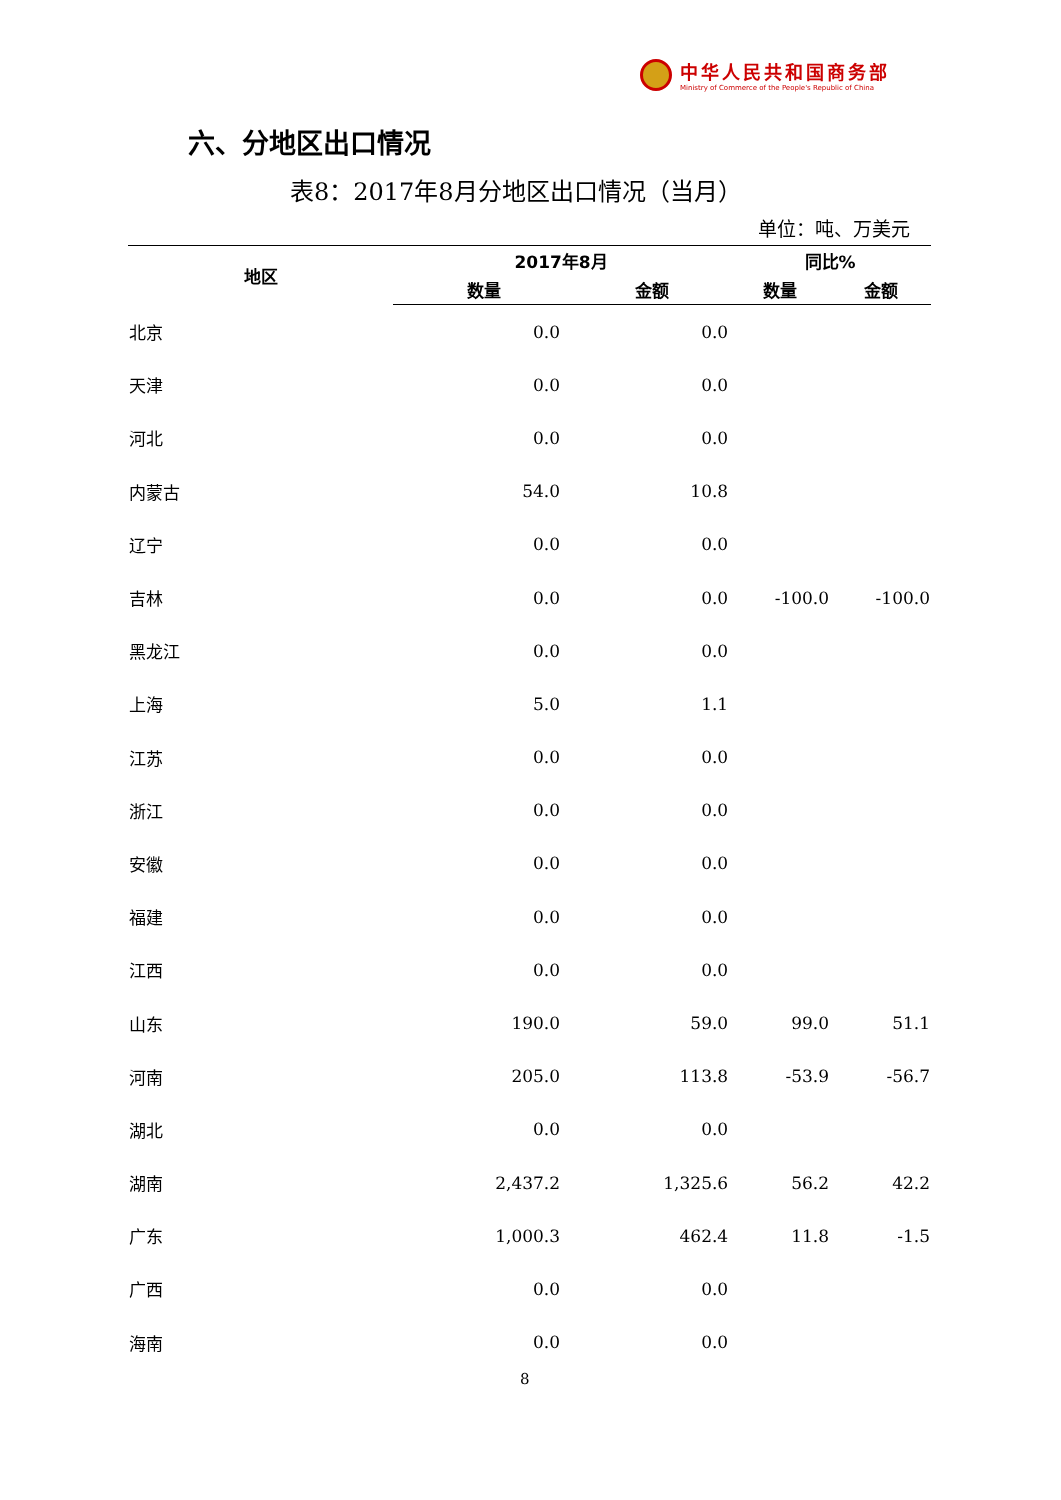中华人民共和国商务部
Ministry of Commerce of the People's Republic of China
六、分地区出口情况
表8：2017年8月分地区出口情况（当月）
单位：吨、万美元
| 地区 | 2017年8月 | | 同比% | |
| --- | --- | --- | --- | --- |
| | 数量 | 金额 | 数量 | 金额 |
| 北京 | 0.0 | 0.0 | | |
| 天津 | 0.0 | 0.0 | | |
| 河北 | 0.0 | 0.0 | | |
| 内蒙古 | 54.0 | 10.8 | | |
| 辽宁 | 0.0 | 0.0 | | |
| 吉林 | 0.0 | 0.0 | -100.0 | -100.0 |
| 黑龙江 | 0.0 | 0.0 | | |
| 上海 | 5.0 | 1.1 | | |
| 江苏 | 0.0 | 0.0 | | |
| 浙江 | 0.0 | 0.0 | | |
| 安徽 | 0.0 | 0.0 | | |
| 福建 | 0.0 | 0.0 | | |
| 江西 | 0.0 | 0.0 | | |
| 山东 | 190.0 | 59.0 | 99.0 | 51.1 |
| 河南 | 205.0 | 113.8 | -53.9 | -56.7 |
| 湖北 | 0.0 | 0.0 | | |
| 湖南 | 2,437.2 | 1,325.6 | 56.2 | 42.2 |
| 广东 | 1,000.3 | 462.4 | 11.8 | -1.5 |
| 广西 | 0.0 | 0.0 | | |
| 海南 | 0.0 | 0.0 | | |
8